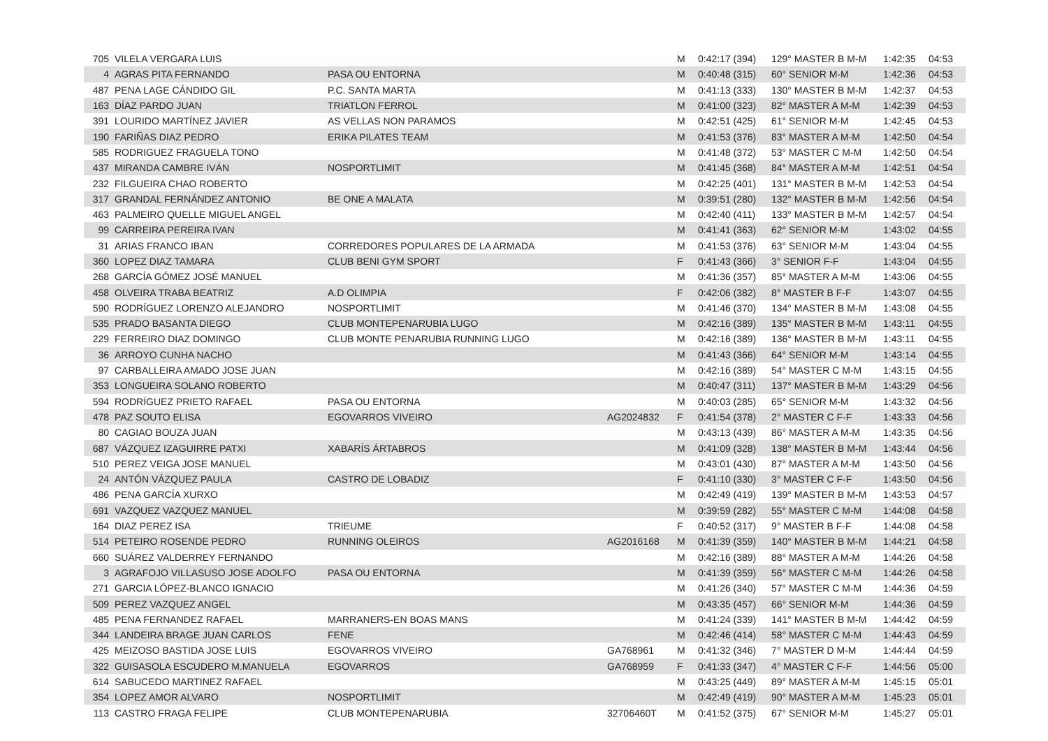| 705 | VILELA VERGARA LUIS | | | M | 0:42:17 (394) | 129° MASTER B M-M | 1:42:35 | 04:53 |
| 4 | AGRAS PITA FERNANDO | PASA OU ENTORNA | | M | 0:40:48 (315) | 60° SENIOR M-M | 1:42:36 | 04:53 |
| 487 | PENA LAGE CÁNDIDO GIL | P.C. SANTA MARTA | | M | 0:41:13 (333) | 130° MASTER B M-M | 1:42:37 | 04:53 |
| 163 | DÍAZ PARDO JUAN | TRIATLON FERROL | | M | 0:41:00 (323) | 82° MASTER A M-M | 1:42:39 | 04:53 |
| 391 | LOURIDO MARTÍNEZ JAVIER | AS VELLAS NON PARAMOS | | M | 0:42:51 (425) | 61° SENIOR M-M | 1:42:45 | 04:53 |
| 190 | FARIÑAS DIAZ PEDRO | ERIKA PILATES TEAM | | M | 0:41:53 (376) | 83° MASTER A M-M | 1:42:50 | 04:54 |
| 585 | RODRIGUEZ FRAGUELA TONO | | | M | 0:41:48 (372) | 53° MASTER C M-M | 1:42:50 | 04:54 |
| 437 | MIRANDA CAMBRE IVÁN | NOSPORTLIMIT | | M | 0:41:45 (368) | 84° MASTER A M-M | 1:42:51 | 04:54 |
| 232 | FILGUEIRA CHAO ROBERTO | | | M | 0:42:25 (401) | 131° MASTER B M-M | 1:42:53 | 04:54 |
| 317 | GRANDAL FERNÁNDEZ ANTONIO | BE ONE A MALATA | | M | 0:39:51 (280) | 132° MASTER B M-M | 1:42:56 | 04:54 |
| 463 | PALMEIRO QUELLE MIGUEL ANGEL | | | M | 0:42:40 (411) | 133° MASTER B M-M | 1:42:57 | 04:54 |
| 99 | CARREIRA PEREIRA IVAN | | | M | 0:41:41 (363) | 62° SENIOR M-M | 1:43:02 | 04:55 |
| 31 | ARIAS FRANCO IBAN | CORREDORES POPULARES DE LA ARMADA | | M | 0:41:53 (376) | 63° SENIOR M-M | 1:43:04 | 04:55 |
| 360 | LOPEZ DIAZ TAMARA | CLUB BENI GYM SPORT | | F | 0:41:43 (366) | 3° SENIOR F-F | 1:43:04 | 04:55 |
| 268 | GARCÍA GÓMEZ JOSÉ MANUEL | | | M | 0:41:36 (357) | 85° MASTER A M-M | 1:43:06 | 04:55 |
| 458 | OLVEIRA TRABA BEATRIZ | A.D OLIMPIA | | F | 0:42:06 (382) | 8° MASTER B F-F | 1:43:07 | 04:55 |
| 590 | RODRÍGUEZ LORENZO ALEJANDRO | NOSPORTLIMIT | | M | 0:41:46 (370) | 134° MASTER B M-M | 1:43:08 | 04:55 |
| 535 | PRADO BASANTA DIEGO | CLUB MONTEPENARUBIA LUGO | | M | 0:42:16 (389) | 135° MASTER B M-M | 1:43:11 | 04:55 |
| 229 | FERREIRO DIAZ DOMINGO | CLUB MONTE PENARUBIA RUNNING LUGO | | M | 0:42:16 (389) | 136° MASTER B M-M | 1:43:11 | 04:55 |
| 36 | ARROYO CUNHA NACHO | | | M | 0:41:43 (366) | 64° SENIOR M-M | 1:43:14 | 04:55 |
| 97 | CARBALLEIRA AMADO JOSE JUAN | | | M | 0:42:16 (389) | 54° MASTER C M-M | 1:43:15 | 04:55 |
| 353 | LONGUEIRA SOLANO ROBERTO | | | M | 0:40:47 (311) | 137° MASTER B M-M | 1:43:29 | 04:56 |
| 594 | RODRÍGUEZ PRIETO RAFAEL | PASA OU ENTORNA | | M | 0:40:03 (285) | 65° SENIOR M-M | 1:43:32 | 04:56 |
| 478 | PAZ SOUTO ELISA | EGOVARROS VIVEIRO | AG2024832 | F | 0:41:54 (378) | 2° MASTER C F-F | 1:43:33 | 04:56 |
| 80 | CAGIAO BOUZA JUAN | | | M | 0:43:13 (439) | 86° MASTER A M-M | 1:43:35 | 04:56 |
| 687 | VÁZQUEZ IZAGUIRRE PATXI | XABARÍS ÁRTABROS | | M | 0:41:09 (328) | 138° MASTER B M-M | 1:43:44 | 04:56 |
| 510 | PEREZ VEIGA JOSE MANUEL | | | M | 0:43:01 (430) | 87° MASTER A M-M | 1:43:50 | 04:56 |
| 24 | ANTÓN VÁZQUEZ PAULA | CASTRO DE LOBADIZ | | F | 0:41:10 (330) | 3° MASTER C F-F | 1:43:50 | 04:56 |
| 486 | PENA GARCÍA XURXO | | | M | 0:42:49 (419) | 139° MASTER B M-M | 1:43:53 | 04:57 |
| 691 | VAZQUEZ VAZQUEZ MANUEL | | | M | 0:39:59 (282) | 55° MASTER C M-M | 1:44:08 | 04:58 |
| 164 | DIAZ PEREZ ISA | TRIEUME | | F | 0:40:52 (317) | 9° MASTER B F-F | 1:44:08 | 04:58 |
| 514 | PETEIRO ROSENDE PEDRO | RUNNING OLEIROS | AG2016168 | M | 0:41:39 (359) | 140° MASTER B M-M | 1:44:21 | 04:58 |
| 660 | SUÁREZ VALDERREY FERNANDO | | | M | 0:42:16 (389) | 88° MASTER A M-M | 1:44:26 | 04:58 |
| 3 | AGRAFOJO VILLASUSO JOSE ADOLFO | PASA OU ENTORNA | | M | 0:41:39 (359) | 56° MASTER C M-M | 1:44:26 | 04:58 |
| 271 | GARCIA LÓPEZ-BLANCO IGNACIO | | | M | 0:41:26 (340) | 57° MASTER C M-M | 1:44:36 | 04:59 |
| 509 | PEREZ VAZQUEZ ANGEL | | | M | 0:43:35 (457) | 66° SENIOR M-M | 1:44:36 | 04:59 |
| 485 | PENA FERNANDEZ RAFAEL | MARRANERS-EN BOAS MANS | | M | 0:41:24 (339) | 141° MASTER B M-M | 1:44:42 | 04:59 |
| 344 | LANDEIRA BRAGE JUAN CARLOS | FENE | | M | 0:42:46 (414) | 58° MASTER C M-M | 1:44:43 | 04:59 |
| 425 | MEIZOSO BASTIDA JOSE LUIS | EGOVARROS VIVEIRO | GA768961 | M | 0:41:32 (346) | 7° MASTER D M-M | 1:44:44 | 04:59 |
| 322 | GUISASOLA ESCUDERO M.MANUELA | EGOVARROS | GA768959 | F | 0:41:33 (347) | 4° MASTER C F-F | 1:44:56 | 05:00 |
| 614 | SABUCEDO MARTINEZ RAFAEL | | | M | 0:43:25 (449) | 89° MASTER A M-M | 1:45:15 | 05:01 |
| 354 | LOPEZ AMOR ALVARO | NOSPORTLIMIT | | M | 0:42:49 (419) | 90° MASTER A M-M | 1:45:23 | 05:01 |
| 113 | CASTRO FRAGA FELIPE | CLUB MONTEPENARUBIA | 32706460T | M | 0:41:52 (375) | 67° SENIOR M-M | 1:45:27 | 05:01 |